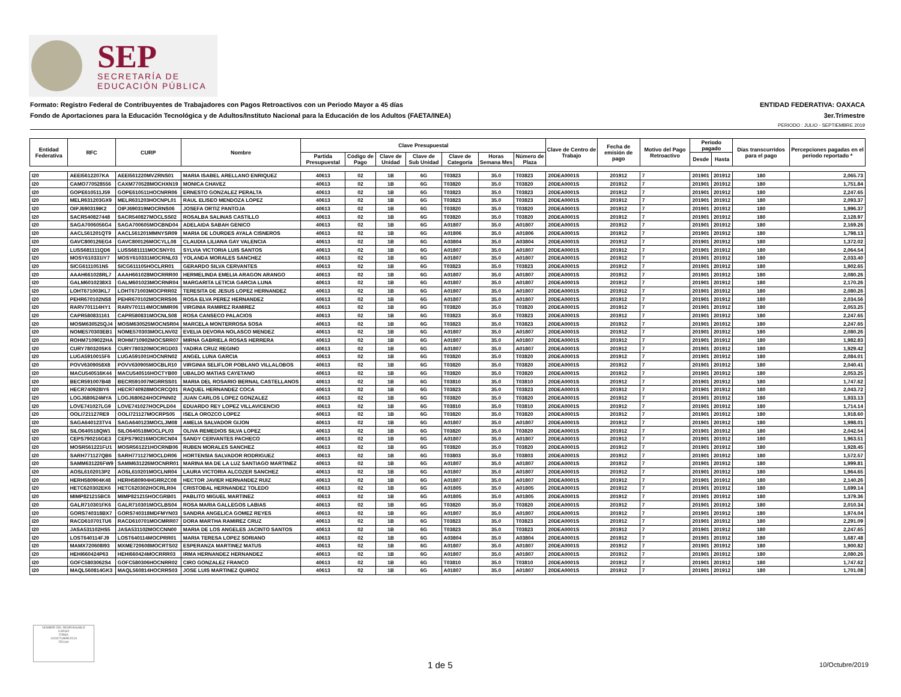SEP
SECRETARÍA DE
EDUCACIÓN PÚBLICA
Formato: Registro Federal de Contribuyentes de Trabajadores con Pagos Retroactivos con un Periodo Mayor a 45 días ENTIDAD FEDERATIVA: OAXACA
Fondo de Aportaciones para la Educación Tecnológica y de Adultos/Instituto Nacional para la Educación de los Adultos (FAETA/INEA) 3er.Trimestre
PERIODO : JULIO - SEPTIEMBRE 2019
| Entidad Federativa | RFC | CURP | Nombre | Clave Presupuestal | | | | | | | Clave de Centro de Trabajo | Fecha de emisión de pago | Motivo del Pago Retroactivo | Periodo pagado | | Días transcurridos para el pago | Percepciones pagadas en el periodo reportado * |
| --- | --- | --- | --- | --- | --- | --- | --- | --- | --- | --- | --- | --- | --- | --- | --- | --- | --- |
| | | | | Partida Presupuestal | Código de Pago | Clave de Unidad | Clave de Sub Unidad | Clave de Categoría | Horas Semana Mes | Número de Plaza | | | | Desde | Hasta | | |
| I20 | AEEI5612207KA | AEEI561220MVZRNS01 | MARIA ISABEL ARELLANO ENRIQUEZ | 40613 | 02 | 1B | 6G | T03823 | 35.0 | T03823 | 20DEA0001S | 201912 | 7 | 201901 | 201912 | 180 | 2,065.73 |
| I20 | CAMO770528556 | CAXM770528MOCHXN19 | MONICA CHAVEZ | 40613 | 02 | 1B | 6G | T03820 | 35.0 | T03820 | 20DEA0001S | 201912 | 7 | 201901 | 201912 | 180 | 1,751.84 |
| I20 | GOPE610511J59 | GOPE610511HOCNRR06 | ERNESTO GONZALEZ PERALTA | 40613 | 02 | 1B | 6G | T03823 | 35.0 | T03823 | 20DEA0001S | 201912 | 7 | 201901 | 201912 | 180 | 2,247.65 |
| I20 | MELR631203GX9 | MELR631203HOCNPL01 | RAUL ELISEO MENDOZA LOPEZ | 40613 | 02 | 1B | 6G | T03823 | 35.0 | T03823 | 20DEA0001S | 201912 | 7 | 201901 | 201912 | 180 | 2,093.37 |
| I20 | OIPJ690319IK2 | OIPJ690319MOCRNS06 | JOSEFA ORTIZ PANTOJA | 40613 | 02 | 1B | 6G | T03820 | 35.0 | T03820 | 20DEA0001S | 201912 | 7 | 201901 | 201912 | 180 | 1,996.37 |
| I20 | SACR540827448 | SACR540827MOCLSS02 | ROSALBA SALINAS CASTILLO | 40613 | 02 | 1B | 6G | T03820 | 35.0 | T03820 | 20DEA0001S | 201912 | 7 | 201901 | 201912 | 180 | 2,128.97 |
| I20 | SAGA7006056G4 | SAGA700605MOCBND04 | ADELAIDA SABAH GENICO | 40613 | 02 | 1B | 6G | A01807 | 35.0 | A01807 | 20DEA0001S | 201912 | 7 | 201901 | 201912 | 180 | 2,169.26 |
| I20 | AACL561201QT9 | AACL561201MMNYSR09 | MARIA DE LOURDES AYALA CISNEROS | 40613 | 02 | 1B | 6G | A01806 | 35.0 | A01806 | 20DEA0001S | 201912 | 7 | 201901 | 201912 | 180 | 1,798.13 |
| I20 | GAVC800126EG4 | GAVC800126MOCYLL08 | CLAUDIA LILIANA GAY VALENCIA | 40613 | 02 | 1B | 6G | A03804 | 35.0 | A03804 | 20DEA0001S | 201912 | 7 | 201901 | 201912 | 180 | 1,372.02 |
| I20 | LUSS681111QD6 | LUSS681111MOCSNY01 | SYLVIA VICTORIA LUIS SANTOS | 40613 | 02 | 1B | 6G | A01807 | 35.0 | A01807 | 20DEA0001S | 201912 | 7 | 201901 | 201912 | 180 | 2,064.54 |
| I20 | MOSY610331IY7 | MOSY610331MOCRNL03 | YOLANDA MORALES SANCHEZ | 40613 | 02 | 1B | 6G | A01807 | 35.0 | A01807 | 20DEA0001S | 201912 | 7 | 201901 | 201912 | 180 | 2,033.40 |
| I20 | SICG6111051N5 | SICG611105HOCLRR01 | GERARDO SILVA CERVANTES | 40613 | 02 | 1B | 6G | T03823 | 35.0 | T03823 | 20DEA0001S | 201912 | 7 | 201901 | 201912 | 180 | 1,902.65 |
| I20 | AAAH661028RL7 | AAAH661028MOCRRR00 | HERMELINDA EMELIA ARAGON ARANGO | 40613 | 02 | 1B | 6G | A01807 | 35.0 | A01807 | 20DEA0001S | 201912 | 7 | 201901 | 201912 | 180 | 2,080.26 |
| I20 | GALM6010238X3 | GALM601023MOCRNR04 | MARGARITA LETICIA GARCIA LUNA | 40613 | 02 | 1B | 6G | A01807 | 35.0 | A01807 | 20DEA0001S | 201912 | 7 | 201901 | 201912 | 180 | 2,170.26 |
| I20 | LOHT671003KL7 | LOHT671003MOCPRR02 | TERESITA DE JESUS LOPEZ HERNANDEZ | 40613 | 02 | 1B | 6G | A01807 | 35.0 | A01807 | 20DEA0001S | 201912 | 7 | 201901 | 201912 | 180 | 2,080.26 |
| I20 | PEHR670102NS8 | PEHR670102MOCRRS06 | ROSA ELVA PEREZ HERNANDEZ | 40613 | 02 | 1B | 6G | A01807 | 35.0 | A01807 | 20DEA0001S | 201912 | 7 | 201901 | 201912 | 180 | 2,034.56 |
| I20 | RARV701114HY1 | RARV701114MOCMMR06 | VIRGINIA RAMIREZ RAMIREZ | 40613 | 02 | 1B | 6G | T03820 | 35.0 | T03820 | 20DEA0001S | 201912 | 7 | 201901 | 201912 | 180 | 2,053.25 |
| I20 | CAPR580831161 | CAPR580831MOCNLS08 | ROSA CANSECO PALACIOS | 40613 | 02 | 1B | 6G | T03823 | 35.0 | T03823 | 20DEA0001S | 201912 | 7 | 201901 | 201912 | 180 | 2,247.65 |
| I20 | MOSM630525QJ4 | MOSM630525MOCNSR04 | MARCELA MONTERROSA SOSA | 40613 | 02 | 1B | 6G | T03823 | 35.0 | T03823 | 20DEA0001S | 201912 | 7 | 201901 | 201912 | 180 | 2,247.65 |
| I20 | NOME570303EB1 | NOME570303MOCLNV02 | EVELIA DEVORA NOLASCO MENDEZ | 40613 | 02 | 1B | 6G | A01807 | 35.0 | A01807 | 20DEA0001S | 201912 | 7 | 201901 | 201912 | 180 | 2,080.26 |
| I20 | ROHM7109022HA | ROHM710902MOCSRR07 | MIRNA GABRIELA ROSAS HERRERA | 40613 | 02 | 1B | 6G | A01807 | 35.0 | A01807 | 20DEA0001S | 201912 | 7 | 201901 | 201912 | 180 | 1,982.83 |
| I20 | CURY780320SK6 | CURY780320MOCRGD03 | YADIRA CRUZ REGINO | 40613 | 02 | 1B | 6G | A01807 | 35.0 | A01807 | 20DEA0001S | 201912 | 7 | 201901 | 201912 | 180 | 1,929.42 |
| I20 | LUGA5910015F6 | LUGA591001HOCNRN02 | ANGEL LUNA GARCIA | 40613 | 02 | 1B | 6G | T03820 | 35.0 | T03820 | 20DEA0001S | 201912 | 7 | 201901 | 201912 | 180 | 2,084.01 |
| I20 | POVV6309058X8 | POVV630905MOCBLR10 | VIRGINIA SELIFLOR POBLANO VILLALOBOS | 40613 | 02 | 1B | 6G | T03820 | 35.0 | T03820 | 20DEA0001S | 201912 | 7 | 201901 | 201912 | 180 | 2,040.41 |
| I20 | MACU540516K44 | MACU540516HOCTYB00 | UBALDO MATIAS CAYETANO | 40613 | 02 | 1B | 6G | T03820 | 35.0 | T03820 | 20DEA0001S | 201912 | 7 | 201901 | 201912 | 180 | 2,053.25 |
| I20 | BECR591007B48 | BECR591007MGRRSS01 | MARIA DEL ROSARIO BERNAL CASTELLANOS | 40613 | 02 | 1B | 6G | T03810 | 35.0 | T03810 | 20DEA0001S | 201912 | 7 | 201901 | 201912 | 180 | 1,747.62 |
| I20 | HECR740928IY6 | HECR740928MOCRCQ01 | RAQUEL HERNANDEZ COCA | 40613 | 02 | 1B | 6G | T03823 | 35.0 | T03823 | 20DEA0001S | 201912 | 7 | 201901 | 201912 | 180 | 2,043.72 |
| I20 | LOGJ680624MYA | LOGJ680624HOCPNN02 | JUAN CARLOS LOPEZ GONZALEZ | 40613 | 02 | 1B | 6G | T03820 | 35.0 | T03820 | 20DEA0001S | 201912 | 7 | 201901 | 201912 | 180 | 1,933.13 |
| I20 | LOVE741027LG9 | LOVE741027HOCPLD04 | EDUARDO REY LOPEZ VILLAVICENCIO | 40613 | 02 | 1B | 6G | T03810 | 35.0 | T03810 | 20DEA0001S | 201912 | 7 | 201901 | 201912 | 180 | 1,714.14 |
| I20 | OOLI721127RE9 | OOLI721127MOCRPS05 | ISELA OROZCO LOPEZ | 40613 | 02 | 1B | 6G | T03820 | 35.0 | T03820 | 20DEA0001S | 201912 | 7 | 201901 | 201912 | 180 | 1,918.60 |
| I20 | SAGA640123TV4 | SAGA640123MOCLJM08 | AMELIA SALVADOR GIJON | 40613 | 02 | 1B | 6G | A01807 | 35.0 | A01807 | 20DEA0001S | 201912 | 7 | 201901 | 201912 | 180 | 1,998.01 |
| I20 | SILO640518QW1 | SILO640518MOCLPL03 | OLIVA REMEDIOS SILVA LOPEZ | 40613 | 02 | 1B | 6G | T03820 | 35.0 | T03820 | 20DEA0001S | 201912 | 7 | 201901 | 201912 | 180 | 2,042.54 |
| I20 | CEPS790216GE3 | CEPS790216MOCRCN04 | SANDY CERVANTES PACHECO | 40613 | 02 | 1B | 6G | A01807 | 35.0 | A01807 | 20DEA0001S | 201912 | 7 | 201901 | 201912 | 180 | 1,963.51 |
| I20 | MOSR561221FU1 | MOSR561221HOCRNB06 | RUBEN MORALES SANCHEZ | 40613 | 02 | 1B | 6G | T03820 | 35.0 | T03820 | 20DEA0001S | 201912 | 7 | 201901 | 201912 | 180 | 1,928.45 |
| I20 | SARH771127QB6 | SARH771127MOCLDR06 | HORTENSIA SALVADOR RODRIGUEZ | 40613 | 02 | 1B | 6G | T03803 | 35.0 | T03803 | 20DEA0001S | 201912 | 7 | 201901 | 201912 | 180 | 1,572.57 |
| I20 | SAMM631226FW9 | SAMM631226MOCNRR01 | MARINA MA DE LA LUZ SANTIAGO MARTINEZ | 40613 | 02 | 1B | 6G | A01807 | 35.0 | A01807 | 20DEA0001S | 201912 | 7 | 201901 | 201912 | 180 | 1,999.81 |
| I20 | AOSL6102013P2 | AOSL610201MOCLNR04 | LAURA VICTORIA ALCOZER SANCHEZ | 40613 | 02 | 1B | 6G | A01807 | 35.0 | A01807 | 20DEA0001S | 201912 | 7 | 201901 | 201912 | 180 | 1,964.65 |
| I20 | HERH580904K48 | HERH580904HGRRZC08 | HECTOR JAVIER HERNANDEZ RUIZ | 40613 | 02 | 1B | 6G | A01807 | 35.0 | A01807 | 20DEA0001S | 201912 | 7 | 201901 | 201912 | 180 | 2,140.26 |
| I20 | HETC620302EK6 | HETC620302HOCRLR04 | CRISTOBAL HERNANDEZ TOLEDO | 40613 | 02 | 1B | 6G | A01805 | 35.0 | A01805 | 20DEA0001S | 201912 | 7 | 201901 | 201912 | 180 | 1,699.14 |
| I20 | MIMP821215BC6 | MIMP821215HOCGRB01 | PABLITO MIGUEL MARTINEZ | 40613 | 02 | 1B | 6G | A01805 | 35.0 | A01805 | 20DEA0001S | 201912 | 7 | 201901 | 201912 | 180 | 1,379.36 |
| I20 | GALR710301FK6 | GALR710301MOCLBS04 | ROSA MARIA GALLEGOS LABIAS | 40613 | 02 | 1B | 6G | T03820 | 35.0 | T03820 | 20DEA0001S | 201912 | 7 | 201901 | 201912 | 180 | 2,010.34 |
| I20 | GORS740318BX7 | GORS740318MDFMYN03 | SANDRA ANGELICA GOMEZ REYES | 40613 | 02 | 1B | 6G | A01807 | 35.0 | A01807 | 20DEA0001S | 201912 | 7 | 201901 | 201912 | 180 | 1,974.04 |
| I20 | RACD610701TU6 | RACD610701MOCMRR07 | DORA MARTHA RAMIREZ CRUZ | 40613 | 02 | 1B | 6G | T03823 | 35.0 | T03823 | 20DEA0001S | 201912 | 7 | 201901 | 201912 | 180 | 2,291.09 |
| I20 | JASA531102HS5 | JASA531102MOCCNN00 | MARIA DE LOS ANGELES JACINTO SANTOS | 40613 | 02 | 1B | 6G | T03823 | 35.0 | T03823 | 20DEA0001S | 201912 | 7 | 201901 | 201912 | 180 | 2,247.65 |
| I20 | LOST640114FJ9 | LOST640114MOCPRR01 | MARIA TERESA LOPEZ SORIANO | 40613 | 02 | 1B | 6G | A03804 | 35.0 | A03804 | 20DEA0001S | 201912 | 7 | 201901 | 201912 | 180 | 1,687.48 |
| I20 | MAMX720608I93 | MXME720608MOCRTS02 | ESPERANZA MARTINEZ MATUS | 40613 | 02 | 1B | 6G | A01807 | 35.0 | A01807 | 20DEA0001S | 201912 | 7 | 201901 | 201912 | 180 | 1,900.82 |
| I20 | HEHI660424P63 | HEHI660424MOCRRR03 | IRMA HERNANDEZ HERNANDEZ | 40613 | 02 | 1B | 6G | A01807 | 35.0 | A01807 | 20DEA0001S | 201912 | 7 | 201901 | 201912 | 180 | 2,080.26 |
| I20 | GOFC5803062S4 | GOFC580306HOCNRR02 | CIRO GONZALEZ FRANCO | 40613 | 02 | 1B | 6G | T03810 | 35.0 | T03810 | 20DEA0001S | 201912 | 7 | 201901 | 201912 | 180 | 1,747.62 |
| I20 | MAQL560814GK3 | MAQL560814HOCRRS03 | JOSE LUIS MARTINEZ QUIROZ | 40613 | 02 | 1B | 6G | A01807 | 35.0 | A01807 | 20DEA0001S | 201912 | 7 | 201901 | 201912 | 180 | 1,701.08 |
NOMBRE DEL RESPONSABLE
CARGO
FIRMA
10/OCTUBRE/2019
FECHA
1 de 5 10/Octubre/2019